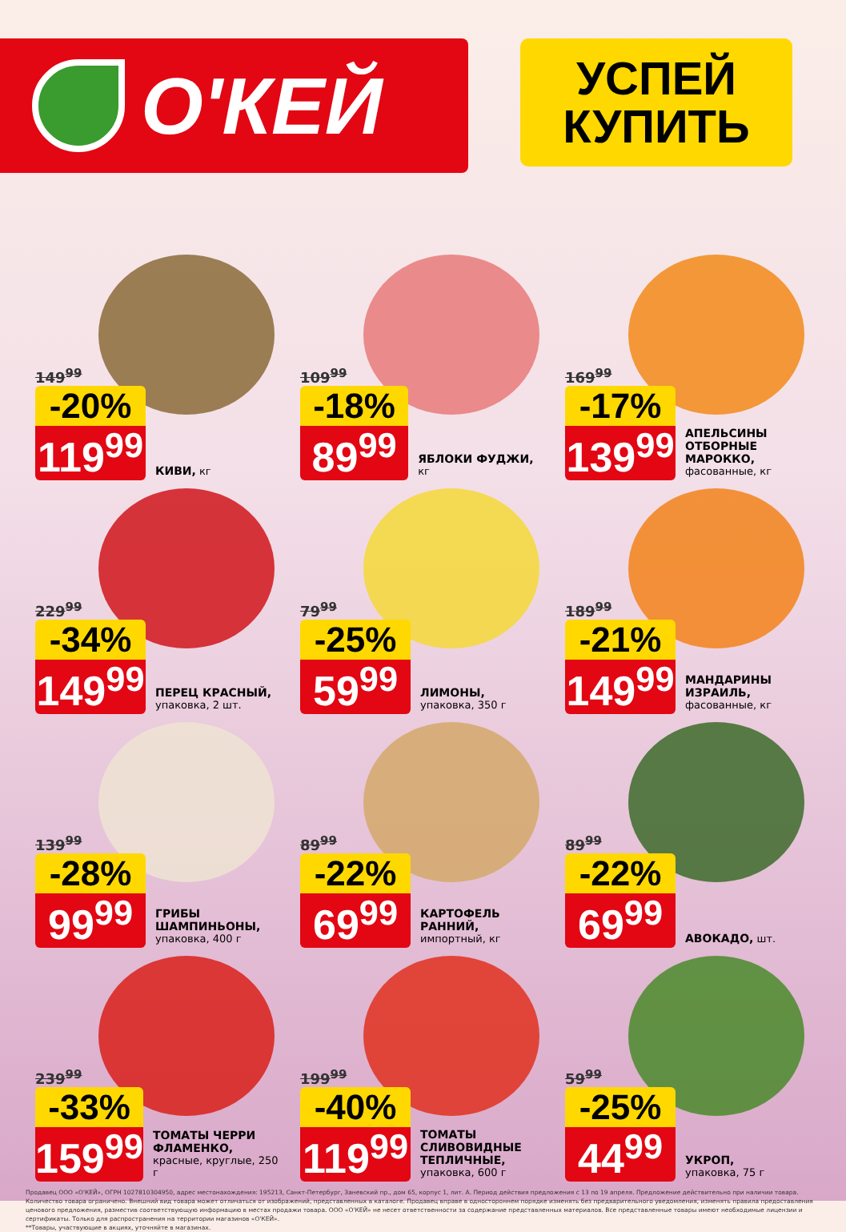О'КЕЙ
УСПЕЙ
КУПИТЬ
149<sup>99</sup>
-20%
119<sup>99</sup>
КИВИ, кг
109<sup>99</sup>
-18%
89<sup>99</sup>
ЯБЛОКИ ФУДЖИ, кг
169<sup>99</sup>
-17%
139<sup>99</sup>
АПЕЛЬСИНЫ
ОТБОРНЫЕ
МАРОККО,
фасованные, кг
229<sup>99</sup>
-34%
149<sup>99</sup>
ПЕРЕЦ КРАСНЫЙ,
упаковка, 2 шт.
79<sup>99</sup>
-25%
59<sup>99</sup>
ЛИМОНЫ,
упаковка, 350 г
189<sup>99</sup>
-21%
149<sup>99</sup>
МАНДАРИНЫ
ИЗРАИЛЬ,
фасованные, кг
139<sup>99</sup>
-28%
99<sup>99</sup>
ГРИБЫ
ШАМПИНЬОНЫ,
упаковка, 400 г
89<sup>99</sup>
-22%
69<sup>99</sup>
КАРТОФЕЛЬ
РАННИЙ,
импортный, кг
89<sup>99</sup>
-22%
69<sup>99</sup>
АВОКАДО, шт.
239<sup>99</sup>
-33%
159<sup>99</sup>
ТОМАТЫ ЧЕРРИ
ФЛАМЕНКО,
красные, круглые, 250 г
199<sup>99</sup>
-40%
119<sup>99</sup>
ТОМАТЫ
СЛИВОВИДНЫЕ
ТЕПЛИЧНЫЕ,
упаковка, 600 г
59<sup>99</sup>
-25%
44<sup>99</sup>
УКРОП,
упаковка, 75 г
Продавец ООО «О'КЕЙ», ОГРН 1027810304950, адрес местонахождения: 195213, Санкт-Петербург, Заневский пр., дом 65, корпус 1, лит. А. Период действия предложения с 13 по 19 апреля. Предложение действительно при наличии товара. Количество товара ограничено. Внешний вид товара может отличаться от изображений, представленных в каталоге. Продавец вправе в одностороннем порядке изменять без предварительного уведомления, изменять правила предоставления ценового предложения, разместив соответствующую информацию в местах продажи товара. ООО «О'КЕЙ» не несет ответственности за содержание представленных материалов. Все представленные товары имеют необходимые лицензии и сертификаты. Только для распространения на территории магазинов «О'КЕЙ».
**Товары, участвующие в акциях, уточняйте в магазинах.